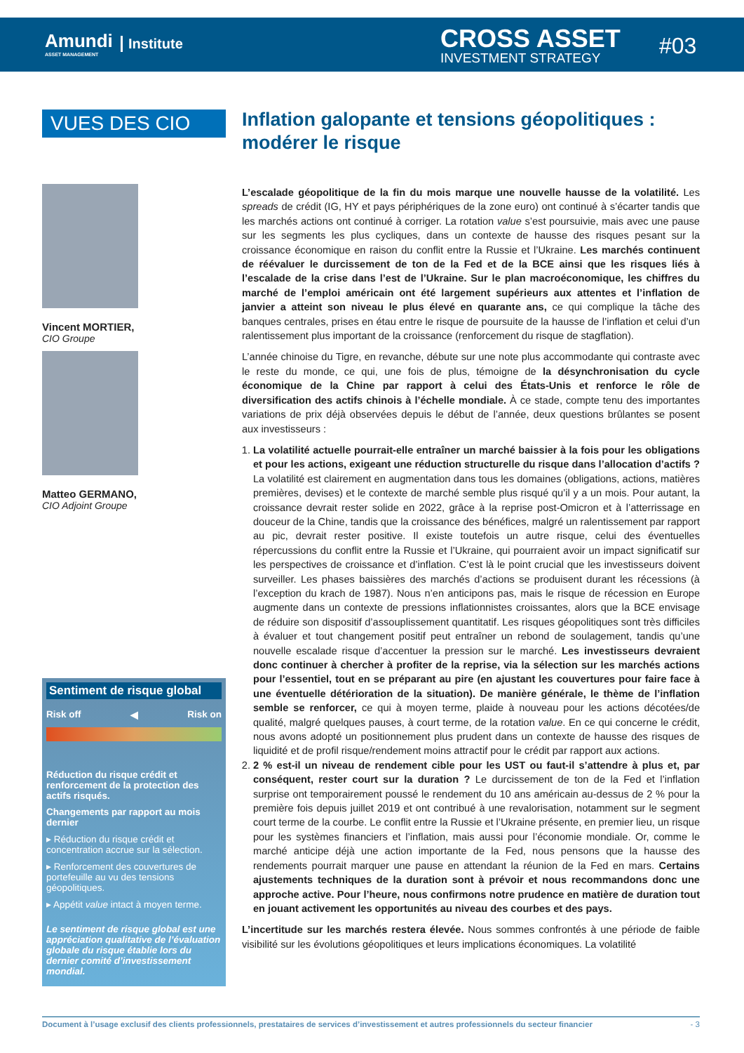Amundi
ASSET MANAGEMENT
Institute CROSS ASSET
INVESTMENT STRATEGY
#03
VUES DES CIO
Vincent MORTIER,
CIO Groupe
Matteo GERMANO,
CIO Adjoint Groupe
Sentiment de risque global
Risk off ◀ Risk on
Réduction du risque crédit et renforcement de la protection des actifs risqués.
Changements par rapport au mois dernier
▸ Réduction du risque crédit et concentration accrue sur la sélection.
▸ Renforcement des couvertures de portefeuille au vu des tensions géopolitiques.
▸ Appétit value intact à moyen terme.
Le sentiment de risque global est une appréciation qualitative de l’évaluation globale du risque établie lors du dernier comité d’investissement mondial.
Inflation galopante et tensions géopolitiques : modérer le risque
L’escalade géopolitique de la fin du mois marque une nouvelle hausse de la volatilité. Les spreads de crédit (IG, HY et pays périphériques de la zone euro) ont continué à s’écarter tandis que les marchés actions ont continué à corriger. La rotation value s’est poursuivie, mais avec une pause sur les segments les plus cycliques, dans un contexte de hausse des risques pesant sur la croissance économique en raison du conflit entre la Russie et l’Ukraine. Les marchés continuent de réévaluer le durcissement de ton de la Fed et de la BCE ainsi que les risques liés à l’escalade de la crise dans l’est de l’Ukraine. Sur le plan macroéconomique, les chiffres du marché de l’emploi américain ont été largement supérieurs aux attentes et l’inflation de janvier a atteint son niveau le plus élevé en quarante ans, ce qui complique la tâche des banques centrales, prises en étau entre le risque de poursuite de la hausse de l’inflation et celui d’un ralentissement plus important de la croissance (renforcement du risque de stagflation).
L’année chinoise du Tigre, en revanche, débute sur une note plus accommodante qui contraste avec le reste du monde, ce qui, une fois de plus, témoigne de la désynchronisation du cycle économique de la Chine par rapport à celui des États-Unis et renforce le rôle de diversification des actifs chinois à l’échelle mondiale. À ce stade, compte tenu des importantes variations de prix déjà observées depuis le début de l’année, deux questions brûlantes se posent aux investisseurs :
1. La volatilité actuelle pourrait-elle entraîner un marché baissier à la fois pour les obligations et pour les actions, exigeant une réduction structurelle du risque dans l’allocation d’actifs ? La volatilité est clairement en augmentation dans tous les domaines (obligations, actions, matières premières, devises) et le contexte de marché semble plus risqué qu’il y a un mois. Pour autant, la croissance devrait rester solide en 2022, grâce à la reprise post-Omicron et à l’atterrissage en douceur de la Chine, tandis que la croissance des bénéfices, malgré un ralentissement par rapport au pic, devrait rester positive. Il existe toutefois un autre risque, celui des éventuelles répercussions du conflit entre la Russie et l’Ukraine, qui pourraient avoir un impact significatif sur les perspectives de croissance et d’inflation. C’est là le point crucial que les investisseurs doivent surveiller. Les phases baissières des marchés d’actions se produisent durant les récessions (à l’exception du krach de 1987). Nous n’en anticipons pas, mais le risque de récession en Europe augmente dans un contexte de pressions inflationnistes croissantes, alors que la BCE envisage de réduire son dispositif d’assouplissement quantitatif. Les risques géopolitiques sont très difficiles à évaluer et tout changement positif peut entraîner un rebond de soulagement, tandis qu’une nouvelle escalade risque d’accentuer la pression sur le marché. Les investisseurs devraient donc continuer à chercher à profiter de la reprise, via la sélection sur les marchés actions pour l’essentiel, tout en se préparant au pire (en ajustant les couvertures pour faire face à une éventuelle détérioration de la situation). De manière générale, le thème de l’inflation semble se renforcer, ce qui à moyen terme, plaide à nouveau pour les actions décotées/de qualité, malgré quelques pauses, à court terme, de la rotation value. En ce qui concerne le crédit, nous avons adopté un positionnement plus prudent dans un contexte de hausse des risques de liquidité et de profil risque/rendement moins attractif pour le crédit par rapport aux actions.
2. 2 % est-il un niveau de rendement cible pour les UST ou faut-il s’attendre à plus et, par conséquent, rester court sur la duration ? Le durcissement de ton de la Fed et l’inflation surprise ont temporairement poussé le rendement du 10 ans américain au-dessus de 2 % pour la première fois depuis juillet 2019 et ont contribué à une revalorisation, notamment sur le segment court terme de la courbe. Le conflit entre la Russie et l’Ukraine présente, en premier lieu, un risque pour les systèmes financiers et l’inflation, mais aussi pour l’économie mondiale. Or, comme le marché anticipe déjà une action importante de la Fed, nous pensons que la hausse des rendements pourrait marquer une pause en attendant la réunion de la Fed en mars. Certains ajustements techniques de la duration sont à prévoir et nous recommandons donc une approche active. Pour l’heure, nous confirmons notre prudence en matière de duration tout en jouant activement les opportunités au niveau des courbes et des pays.
L’incertitude sur les marchés restera élevée. Nous sommes confrontés à une période de faible visibilité sur les évolutions géopolitiques et leurs implications économiques. La volatilité
Document à l’usage exclusif des clients professionnels, prestataires de services d’investissement et autres professionnels du secteur financier - 3